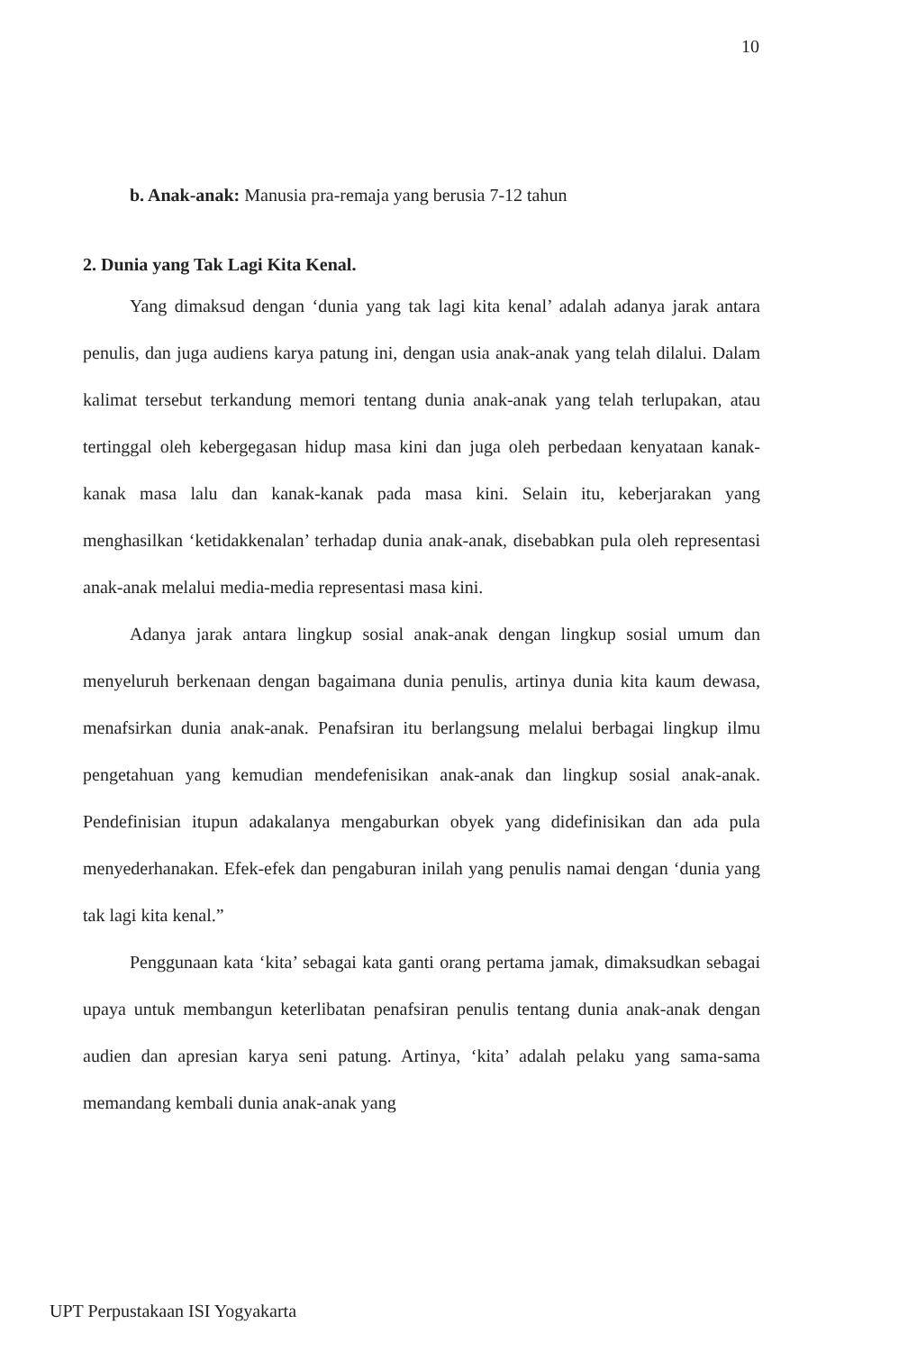10
b. Anak-anak: Manusia pra-remaja yang berusia 7-12 tahun
2. Dunia yang Tak Lagi Kita Kenal.
Yang dimaksud dengan ‘dunia yang tak lagi kita kenal’ adalah adanya jarak antara penulis, dan juga audiens karya patung ini, dengan usia anak-anak yang telah dilalui. Dalam kalimat tersebut terkandung memori tentang dunia anak-anak yang telah terlupakan, atau tertinggal oleh kebergegasan hidup masa kini dan juga oleh perbedaan kenyataan kanak-kanak masa lalu dan kanak-kanak pada masa kini. Selain itu, keberjarakan yang menghasilkan ‘ketidakkenalan’ terhadap dunia anak-anak, disebabkan pula oleh representasi anak-anak melalui media-media representasi masa kini.
Adanya jarak antara lingkup sosial anak-anak dengan lingkup sosial umum dan menyeluruh berkenaan dengan bagaimana dunia penulis, artinya dunia kita kaum dewasa, menafsirkan dunia anak-anak. Penafsiran itu berlangsung melalui berbagai lingkup ilmu pengetahuan yang kemudian mendefenisikan anak-anak dan lingkup sosial anak-anak. Pendefinisian itupun adakalanya mengaburkan obyek yang didefinisikan dan ada pula menyederhanakan. Efek-efek dan pengaburan inilah yang penulis namai dengan ‘dunia yang tak lagi kita kenal.”
Penggunaan kata ‘kita’ sebagai kata ganti orang pertama jamak, dimaksudkan sebagai upaya untuk membangun keterlibatan penafsiran penulis tentang dunia anak-anak dengan audien dan apresian karya seni patung. Artinya, ‘kita’ adalah pelaku yang sama-sama memandang kembali dunia anak-anak yang
UPT Perpustakaan ISI Yogyakarta